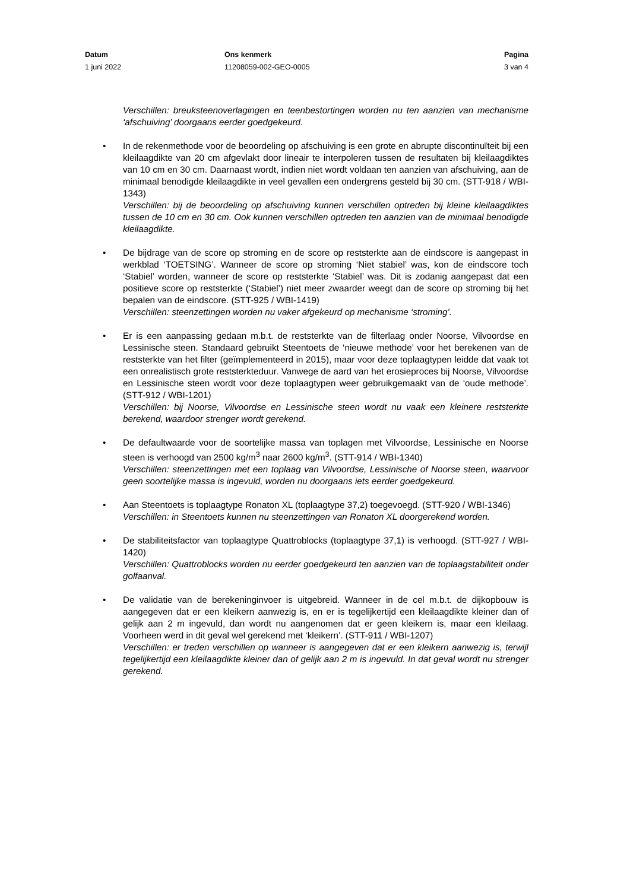Datum
1 juni 2022
Ons kenmerk
11208059-002-GEO-0005
Pagina
3 van 4
Verschillen: breuksteenoverlagingen en teenbestortingen worden nu ten aanzien van mechanisme ‘afschuiving’ doorgaans eerder goedgekeurd.
In de rekenmethode voor de beoordeling op afschuiving is een grote en abrupte discontinuïteit bij een kleilaagdikte van 20 cm afgevlakt door lineair te interpoleren tussen de resultaten bij kleilaagdiktes van 10 cm en 30 cm. Daarnaast wordt, indien niet wordt voldaan ten aanzien van afschuiving, aan de minimaal benodigde kleilaagdikte in veel gevallen een ondergrens gesteld bij 30 cm. (STT-918 / WBI-1343)
Verschillen: bij de beoordeling op afschuiving kunnen verschillen optreden bij kleine kleilaagdiktes tussen de 10 cm en 30 cm. Ook kunnen verschillen optreden ten aanzien van de minimaal benodigde kleilaagdikte.
De bijdrage van de score op stroming en de score op reststerkte aan de eindscore is aangepast in werkblad ‘TOETSING’. Wanneer de score op stroming ‘Niet stabiel’ was, kon de eindscore toch ‘Stabiel’ worden, wanneer de score op reststerkte ‘Stabiel’ was. Dit is zodanig aangepast dat een positieve score op reststerkte (‘Stabiel’) niet meer zwaarder weegt dan de score op stroming bij het bepalen van de eindscore. (STT-925 / WBI-1419)
Verschillen: steenzettingen worden nu vaker afgekeurd op mechanisme ‘stroming’.
Er is een aanpassing gedaan m.b.t. de reststerkte van de filterlaag onder Noorse, Vilvoordse en Lessinische steen. Standaard gebruikt Steentoets de ‘nieuwe methode’ voor het berekenen van de reststerkte van het filter (geïmplementeerd in 2015), maar voor deze toplaagtypen leidde dat vaak tot een onrealistisch grote reststerkteduur. Vanwege de aard van het erosieproces bij Noorse, Vilvoordse en Lessinische steen wordt voor deze toplaagtypen weer gebruikgemaakt van de ‘oude methode’. (STT-912 / WBI-1201)
Verschillen: bij Noorse, Vilvoordse en Lessinische steen wordt nu vaak een kleinere reststerkte berekend, waardoor strenger wordt gerekend.
De defaultwaarde voor de soortelijke massa van toplagen met Vilvoordse, Lessinische en Noorse steen is verhoogd van 2500 kg/m<sup>3</sup> naar 2600 kg/m<sup>3</sup>. (STT-914 / WBI-1340)
Verschillen: steenzettingen met een toplaag van Vilvoordse, Lessinische of Noorse steen, waarvoor geen soortelijke massa is ingevuld, worden nu doorgaans iets eerder goedgekeurd.
Aan Steentoets is toplaagtype Ronaton XL (toplaagtype 37,2) toegevoegd. (STT-920 / WBI-1346)
Verschillen: in Steentoets kunnen nu steenzettingen van Ronaton XL doorgerekend worden.
De stabiliteitsfactor van toplaagtype Quattroblocks (toplaagtype 37,1) is verhoogd. (STT-927 / WBI-1420)
Verschillen: Quattroblocks worden nu eerder goedgekeurd ten aanzien van de toplaagstabiliteit onder golfaanval.
De validatie van de berekeninginvoer is uitgebreid. Wanneer in de cel m.b.t. de dijkopbouw is aangegeven dat er een kleikern aanwezig is, en er is tegelijkertijd een kleilaagdikte kleiner dan of gelijk aan 2 m ingevuld, dan wordt nu aangenomen dat er geen kleikern is, maar een kleilaag. Voorheen werd in dit geval wel gerekend met ‘kleikern’. (STT-911 / WBI-1207)
Verschillen: er treden verschillen op wanneer is aangegeven dat er een kleikern aanwezig is, terwijl tegelijkertijd een kleilaagdikte kleiner dan of gelijk aan 2 m is ingevuld. In dat geval wordt nu strenger gerekend.